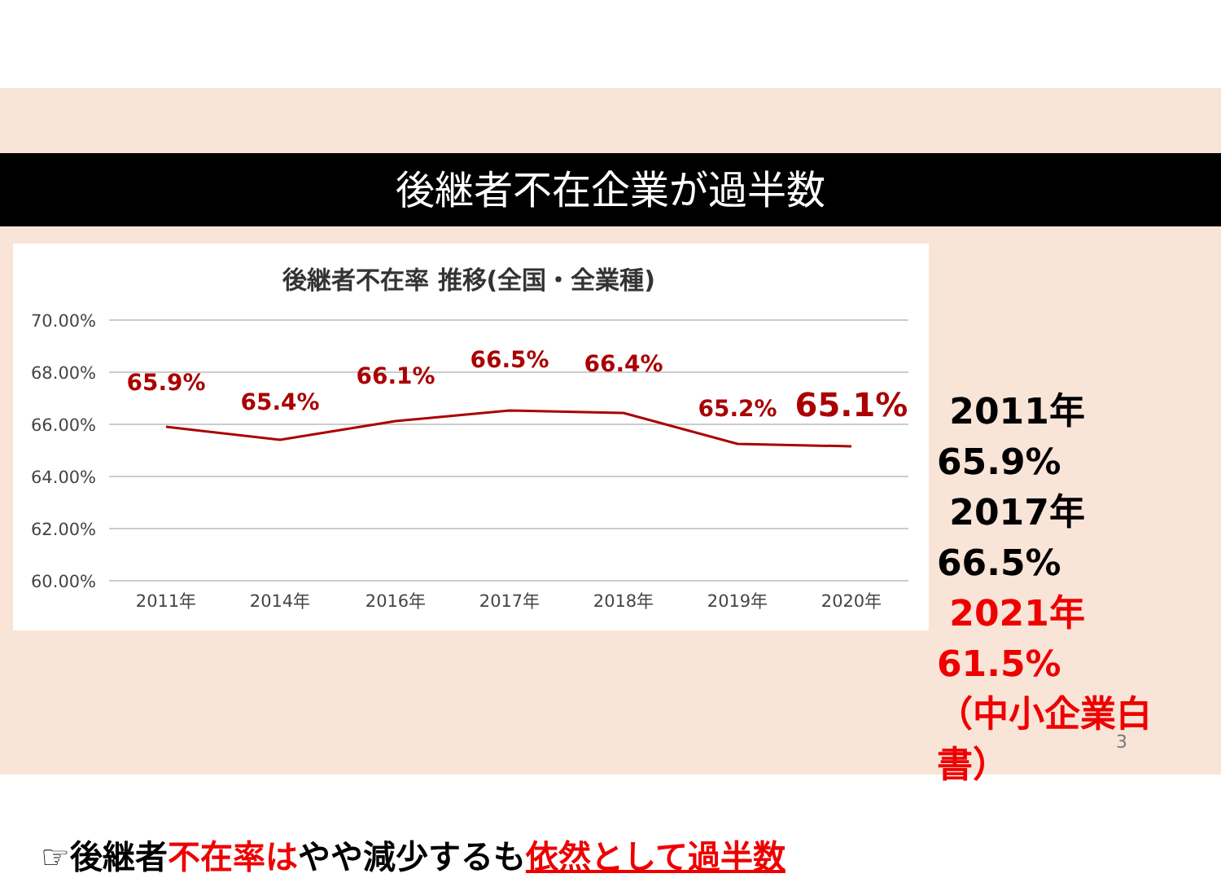後継者不在企業が過半数
後継者不在率 推移(全国・全業種)
70.00%
68.00%
66.00%
64.00%
62.00%
60.00%
65.9%
65.4%
66.1%
66.5%
66.4%
65.2%
65.1%
2011年
2014年
2016年
2017年
2018年
2019年
2020年
2011年　65.9%
2017年　66.5%
2021年　61.5%
（中小企業白書）
☞後継者不在率はやや減少するも依然として過半数
3